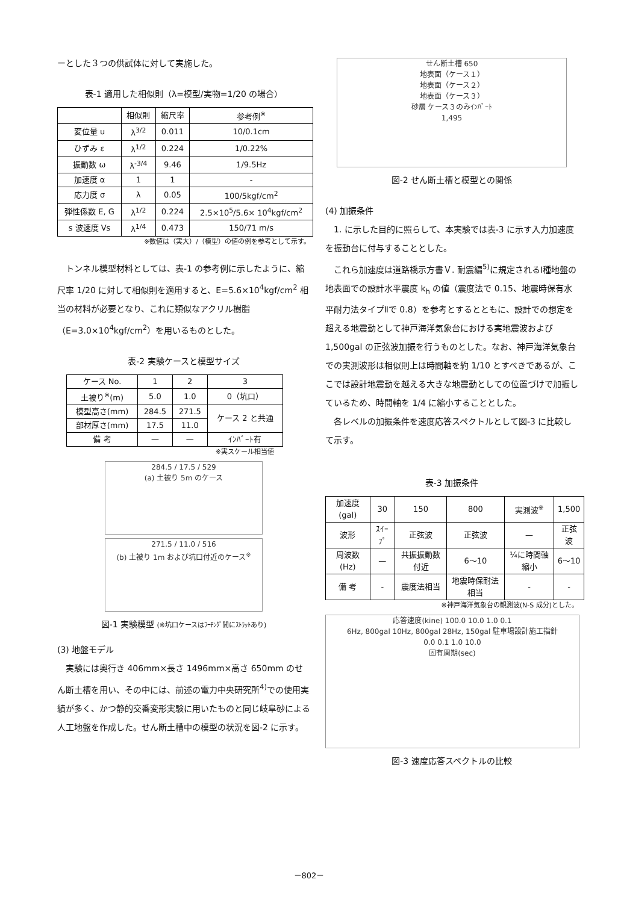ーとした３つの供試体に対して実施した。
表-1 適用した相似則（λ=模型/実物=1/20 の場合）
| | 相似則 | 縮尺率 | 参考例<sup>※</sup> |
| --- | --- | --- | --- |
| 変位量 u | λ<sup>3/2</sup> | 0.011 | 10/0.1cm |
| ひずみ ε | λ<sup>1/2</sup> | 0.224 | 1/0.22% |
| 振動数 ω | λ<sup>-3/4</sup> | 9.46 | 1/9.5Hz |
| 加速度 α | 1 | 1 | - |
| 応力度 σ | λ | 0.05 | 100/5kgf/cm<sup>2</sup> |
| 弾性係数 E, G | λ<sup>1/2</sup> | 0.224 | 2.5×10<sup>5</sup>/5.6× 10<sup>4</sup>kgf/cm<sup>2</sup> |
| s 波速度 Vs | λ<sup>1/4</sup> | 0.473 | 150/71 m/s |
※数値は（実大）/（模型）の値の例を参考として示す。
トンネル模型材料としては、表-1 の参考例に示したように、縮尺率 1/20 に対して相似則を適用すると、E=5.6×10<sup>4</sup>kgf/cm<sup>2</sup> 相当の材料が必要となり、これに類似なアクリル樹脂（E=3.0×10<sup>4</sup>kgf/cm<sup>2</sup>）を用いるものとした。
表-2 実験ケースと模型サイズ
| ケース No. | 1 | 2 | 3 |
| 土被り<sup>※</sup>(m) | 5.0 | 1.0 | 0（坑口） |
| 模型高さ(mm) | 284.5 | 271.5 | ケース 2 と共通 |
| 部材厚さ(mm) | 17.5 | 11.0 | |
| 備 考 | — | — | ｲﾝﾊﾞｰﾄ有 |
※実スケール相当値
284.5 / 17.5 / 529
(a) 土被り 5m のケース
271.5 / 11.0 / 516
(b) 土被り 1m および坑口付近のケース<sup>※</sup>
図-1 実験模型 (※坑口ケースはﾌｰﾁﾝｸﾞ間にｽﾄﾗｯﾄあり)
(3) 地盤モデル
実験には奥行き 406mm×長さ 1496mm×高さ 650mm のせん断土槽を用い、その中には、前述の電力中央研究所<sup>4)</sup>での使用実績が多く、かつ静的交番変形実験に用いたものと同じ岐阜砂による人工地盤を作成した。せん断土槽中の模型の状況を図-2 に示す。
せん断土槽 650
地表面（ケース１）
地表面（ケース２）
地表面（ケース３）
砂層 ケース３のみｲﾝﾊﾞｰﾄ
1,495
図-2 せん断土槽と模型との関係
(4) 加振条件
1. に示した目的に照らして、本実験では表-3 に示す入力加速度を振動台に付与することとした。
これら加速度は道路橋示方書Ｖ. 耐震編<sup>5)</sup>に規定されるⅠ種地盤の地表面での設計水平震度 k<sub>h</sub> の値（震度法で 0.15、地震時保有水平耐力法タイプⅡで 0.8）を参考とするとともに、設計での想定を超える地震動として神戸海洋気象台における実地震波および 1,500gal の正弦波加振を行うものとした。なお、神戸海洋気象台での実測波形は相似則上は時間軸を約 1/10 とすべきであるが、ここでは設計地震動を越える大きな地震動としての位置づけで加振しているため、時間軸を 1/4 に縮小することとした。
各レベルの加振条件を速度応答スペクトルとして図-3 に比較して示す。
表-3 加振条件
| 加速度 (gal) | 30 | 150 | 800 | 実測波<sup>※</sup> | 1,500 |
| 波形 | ｽｲｰﾌﾟ | 正弦波 | 正弦波 | — | 正弦波 |
| 周波数 (Hz) | — | 共振振動数付近 | 6〜10 | ¼に時間軸縮小 | 6〜10 |
| 備 考 | - | 震度法相当 | 地震時保耐法相当 | - | - |
※神戸海洋気象台の観測波(N-S 成分)とした。
応答速度(kine) 100.0 10.0 1.0 0.1
6Hz, 800gal 10Hz, 800gal 28Hz, 150gal 駐車場設計施工指針
0.0 0.1 1.0 10.0
固有周期(sec)
図-3 速度応答スペクトルの比較
－802－